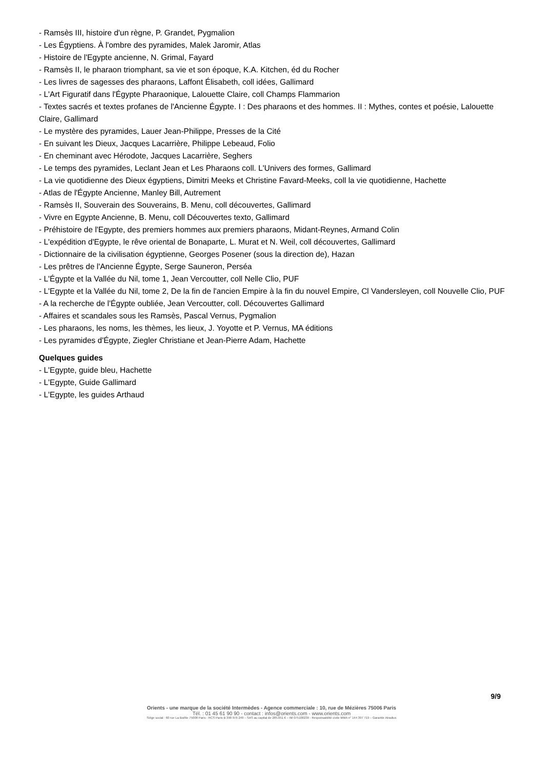- Ramsès III, histoire d'un règne, P. Grandet, Pygmalion
- Les Égyptiens. À l'ombre des pyramides, Malek Jaromir, Atlas
- Histoire de l'Egypte ancienne, N. Grimal, Fayard
- Ramsès II, le pharaon triomphant, sa vie et son époque, K.A. Kitchen, éd du Rocher
- Les livres de sagesses des pharaons, Laffont Élisabeth, coll idées, Gallimard
- L'Art Figuratif dans l'Égypte Pharaonique, Lalouette Claire, coll Champs Flammarion
- Textes sacrés et textes profanes de l'Ancienne Égypte. I : Des pharaons et des hommes. II : Mythes, contes et poésie, Lalouette Claire, Gallimard
- Le mystère des pyramides, Lauer Jean-Philippe, Presses de la Cité
- En suivant les Dieux, Jacques Lacarrière, Philippe Lebeaud, Folio
- En cheminant avec Hérodote, Jacques Lacarrière, Seghers
- Le temps des pyramides, Leclant Jean et Les Pharaons coll. L'Univers des formes, Gallimard
- La vie quotidienne des Dieux égyptiens, Dimitri Meeks et Christine Favard-Meeks, coll la vie quotidienne, Hachette
- Atlas de l'Égypte Ancienne, Manley Bill, Autrement
- Ramsès II, Souverain des Souverains, B. Menu, coll découvertes, Gallimard
- Vivre en Egypte Ancienne, B. Menu, coll Découvertes texto, Gallimard
- Préhistoire de l'Egypte, des premiers hommes aux premiers pharaons, Midant-Reynes, Armand Colin
- L'expédition d'Egypte, le rêve oriental de Bonaparte, L. Murat et N. Weil, coll découvertes, Gallimard
- Dictionnaire de la civilisation égyptienne, Georges Posener (sous la direction de), Hazan
- Les prêtres de l'Ancienne Égypte, Serge Sauneron, Perséa
- L'Égypte et la Vallée du Nil, tome 1, Jean Vercoutter, coll Nelle Clio, PUF
- L'Egypte et la Vallée du Nil, tome 2, De la fin de l'ancien Empire à la fin du nouvel Empire, Cl Vandersleyen, coll Nouvelle Clio, PUF
- A la recherche de l'Égypte oubliée, Jean Vercoutter, coll. Découvertes Gallimard
- Affaires et scandales sous les Ramsès, Pascal Vernus, Pygmalion
- Les pharaons, les noms, les thèmes, les lieux, J. Yoyotte et P. Vernus, MA éditions
- Les pyramides d'Égypte, Ziegler Christiane et Jean-Pierre Adam, Hachette
Quelques guides
- L'Egypte, guide bleu, Hachette
- L'Egypte, Guide Gallimard
- L'Egypte, les guides Arthaud
9/9
Orients - une marque de la société Intermèdes - Agence commerciale : 10, rue de Mézières 75006 Paris
Tél. : 01 45 61 90 90 - contact : infos@orients.com - www.orients.com
Siège social : 60 rue La Boétie 75008 Paris - RCS Paris B 390 976 249 – SAS au capital de 285.651 € – IM 075100239 - Responsabilité civile MMA n° 144 397 719 – Garantie Atradius